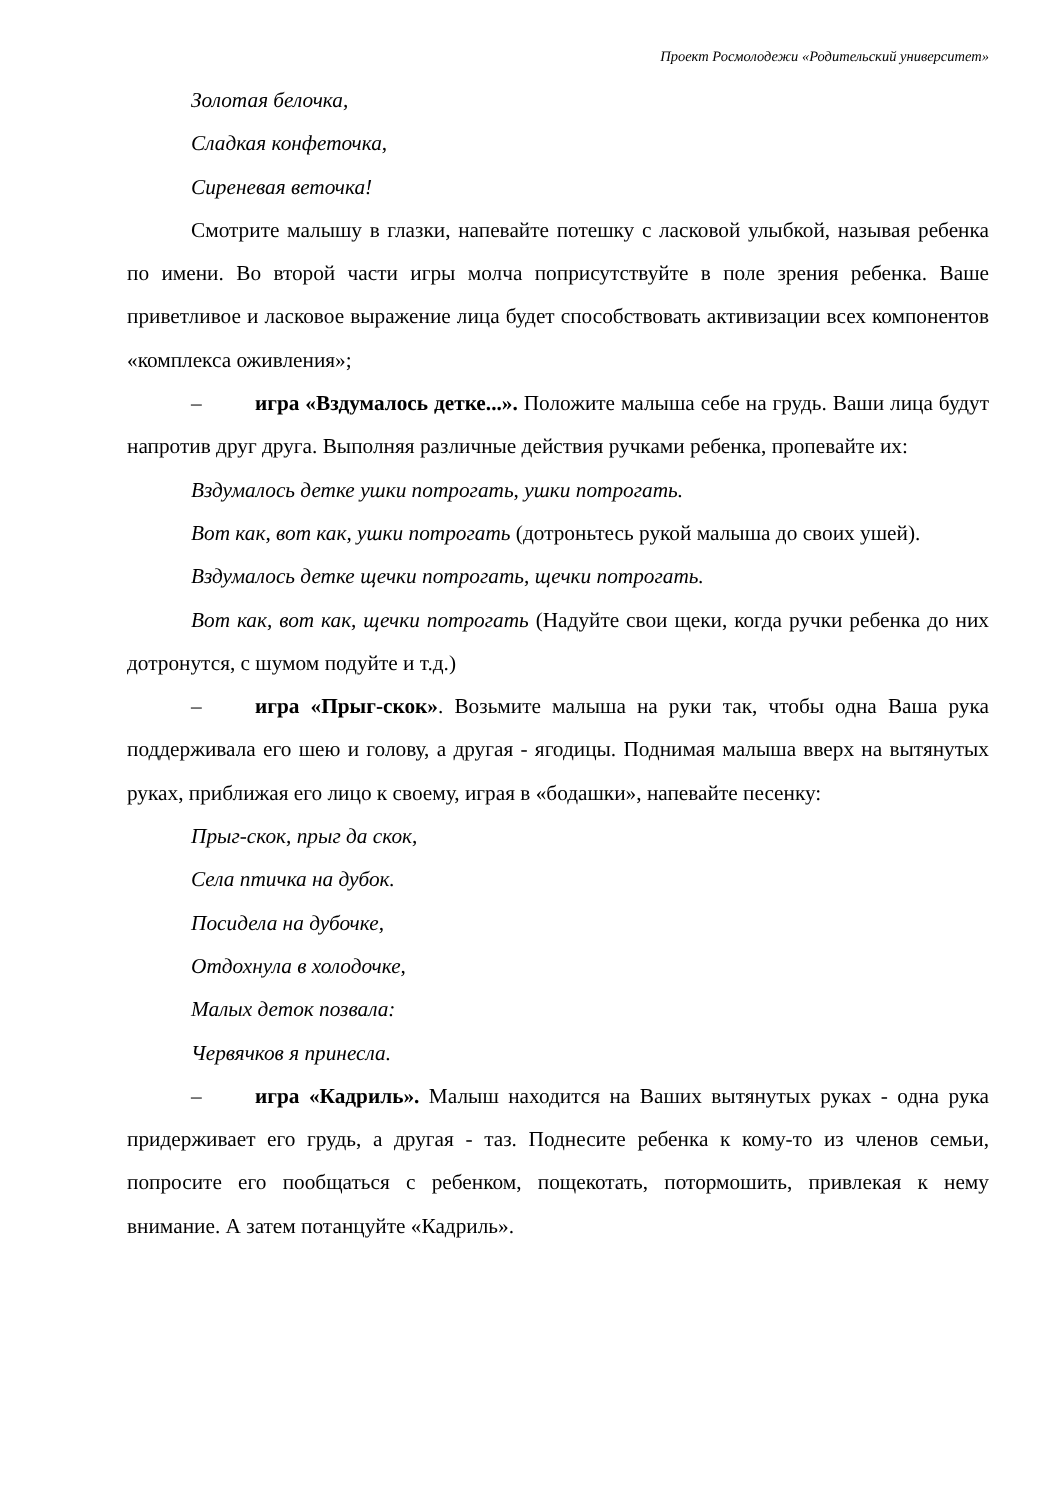Проект Росмолодежи «Родительский университет»
Золотая белочка,
Сладкая конфеточка,
Сиреневая веточка!
Смотрите малышу в глазки, напевайте потешку с ласковой улыбкой, называя ребенка по имени. Во второй части игры молча поприсутствуйте в поле зрения ребенка. Ваше приветливое и ласковое выражение лица будет способствовать активизации всех компонентов «комплекса оживления»;
– игра «Вздумалось детке...». Положите малыша себе на грудь. Ваши лица будут напротив друг друга. Выполняя различные действия ручками ребенка, пропевайте их:
Вздумалось детке ушки потрогать, ушки потрогать.
Вот как, вот как, ушки потрогать (дотроньтесь рукой малыша до своих ушей).
Вздумалось детке щечки потрогать, щечки потрогать.
Вот как, вот как, щечки потрогать (Надуйте свои щеки, когда ручки ребенка до них дотронутся, с шумом подуйте и т.д.)
– игра «Прыг-скок». Возьмите малыша на руки так, чтобы одна Ваша рука поддерживала его шею и голову, а другая - ягодицы. Поднимая малыша вверх на вытянутых руках, приближая его лицо к своему, играя в «бодашки», напевайте песенку:
Прыг-скок, прыг да скок,
Села птичка на дубок.
Посидела на дубочке,
Отдохнула в холодочке,
Малых деток позвала:
Червячков я принесла.
– игра «Кадриль». Малыш находится на Ваших вытянутых руках - одна рука придерживает его грудь, а другая - таз. Поднесите ребенка к кому-то из членов семьи, попросите его пообщаться с ребенком, пощекотать, потормошить, привлекая к нему внимание. А затем потанцуйте «Кадриль».